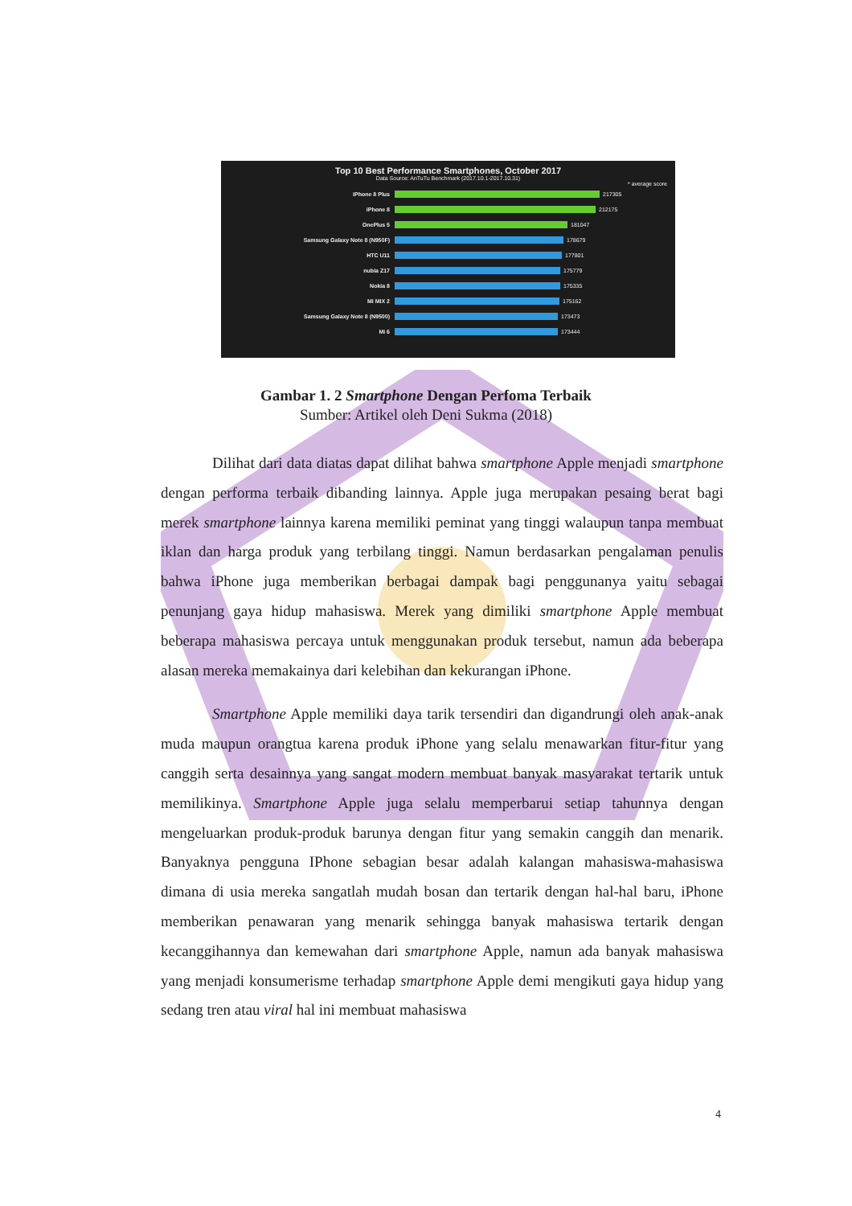Top 10 Best Performance Smartphones, October 2017
Data Source: AnTuTu Benchmark (2017.10.1-2017.10.31)
* average score
iPhone 8 Plus 217305
iPhone 8 212175
OnePlus 5 181047
Samsung Galaxy Note 8 (N950F) 178679
HTC U11 177801
nubia Z17 175779
Nokia 8 175335
Mi MIX 2 175162
Samsung Galaxy Note 8 (N9500) 173473
Mi 6 173444
Gambar 1. 2 Smartphone Dengan Perfoma Terbaik
Sumber: Artikel oleh Deni Sukma (2018)
Dilihat dari data diatas dapat dilihat bahwa smartphone Apple menjadi smartphone dengan performa terbaik dibanding lainnya. Apple juga merupakan pesaing berat bagi merek smartphone lainnya karena memiliki peminat yang tinggi walaupun tanpa membuat iklan dan harga produk yang terbilang tinggi. Namun berdasarkan pengalaman penulis bahwa iPhone juga memberikan berbagai dampak bagi penggunanya yaitu sebagai penunjang gaya hidup mahasiswa. Merek yang dimiliki smartphone Apple membuat beberapa mahasiswa percaya untuk menggunakan produk tersebut, namun ada beberapa alasan mereka memakainya dari kelebihan dan kekurangan iPhone.
Smartphone Apple memiliki daya tarik tersendiri dan digandrungi oleh anak-anak muda maupun orangtua karena produk iPhone yang selalu menawarkan fitur-fitur yang canggih serta desainnya yang sangat modern membuat banyak masyarakat tertarik untuk memilikinya. Smartphone Apple juga selalu memperbarui setiap tahunnya dengan mengeluarkan produk-produk barunya dengan fitur yang semakin canggih dan menarik. Banyaknya pengguna IPhone sebagian besar adalah kalangan mahasiswa-mahasiswa dimana di usia mereka sangatlah mudah bosan dan tertarik dengan hal-hal baru, iPhone memberikan penawaran yang menarik sehingga banyak mahasiswa tertarik dengan kecanggihannya dan kemewahan dari smartphone Apple, namun ada banyak mahasiswa yang menjadi konsumerisme terhadap smartphone Apple demi mengikuti gaya hidup yang sedang tren atau viral hal ini membuat mahasiswa
4